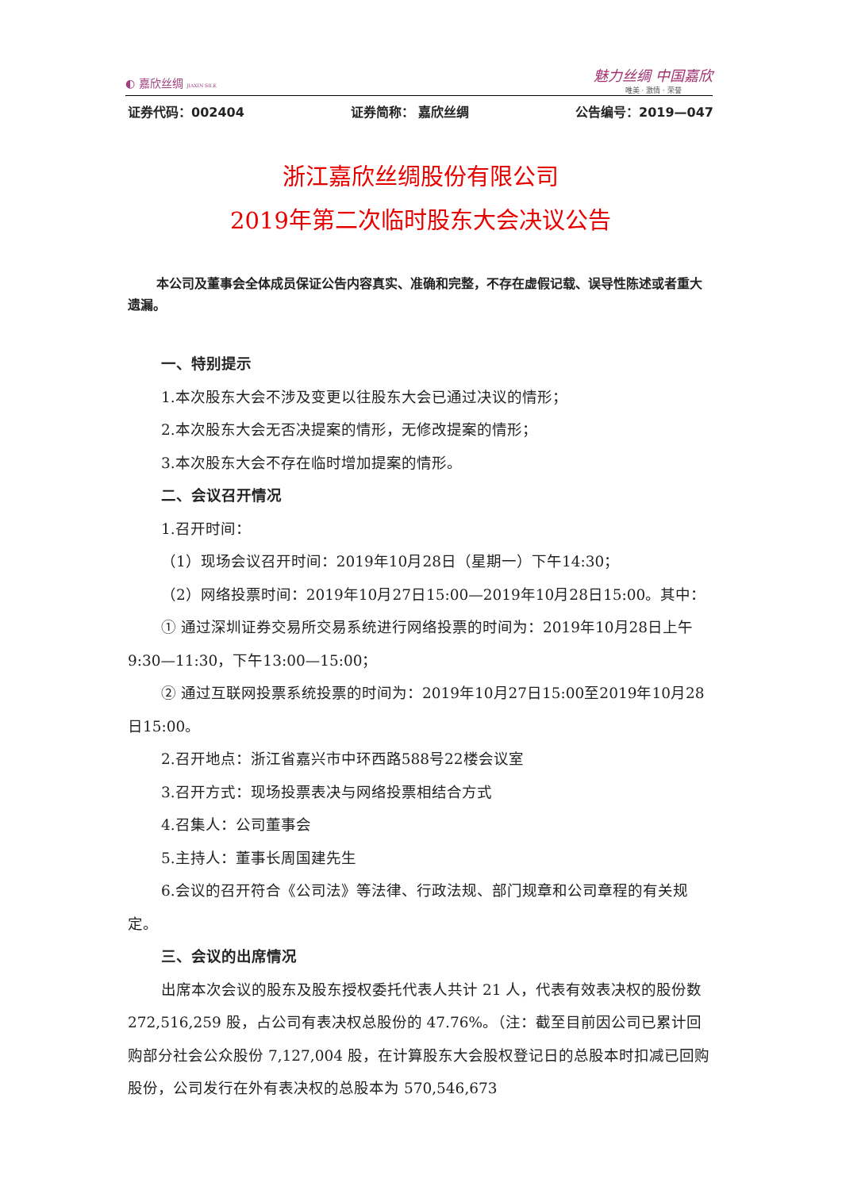◐ 嘉欣丝绸 JIAXIN SILK
魅力丝绸 中国嘉欣
唯美 · 激情 · 荣誉
证券代码：002404 证券简称： 嘉欣丝绸 公告编号：2019—047
浙江嘉欣丝绸股份有限公司
2019年第二次临时股东大会决议公告
本公司及董事会全体成员保证公告内容真实、准确和完整，不存在虚假记载、误导性陈述或者重大遗漏。
一、特别提示
1.本次股东大会不涉及变更以往股东大会已通过决议的情形；
2.本次股东大会无否决提案的情形，无修改提案的情形；
3.本次股东大会不存在临时增加提案的情形。
二、会议召开情况
1.召开时间：
（1）现场会议召开时间：2019年10月28日（星期一）下午14:30；
（2）网络投票时间：2019年10月27日15:00—2019年10月28日15:00。其中：
① 通过深圳证券交易所交易系统进行网络投票的时间为：2019年10月28日上午9:30—11:30，下午13:00—15:00；
② 通过互联网投票系统投票的时间为：2019年10月27日15:00至2019年10月28日15:00。
2.召开地点：浙江省嘉兴市中环西路588号22楼会议室
3.召开方式：现场投票表决与网络投票相结合方式
4.召集人：公司董事会
5.主持人：董事长周国建先生
6.会议的召开符合《公司法》等法律、行政法规、部门规章和公司章程的有关规定。
三、会议的出席情况
出席本次会议的股东及股东授权委托代表人共计 21 人，代表有效表决权的股份数 272,516,259 股，占公司有表决权总股份的 47.76%。（注：截至目前因公司已累计回购部分社会公众股份 7,127,004 股，在计算股东大会股权登记日的总股本时扣减已回购股份，公司发行在外有表决权的总股本为 570,546,673